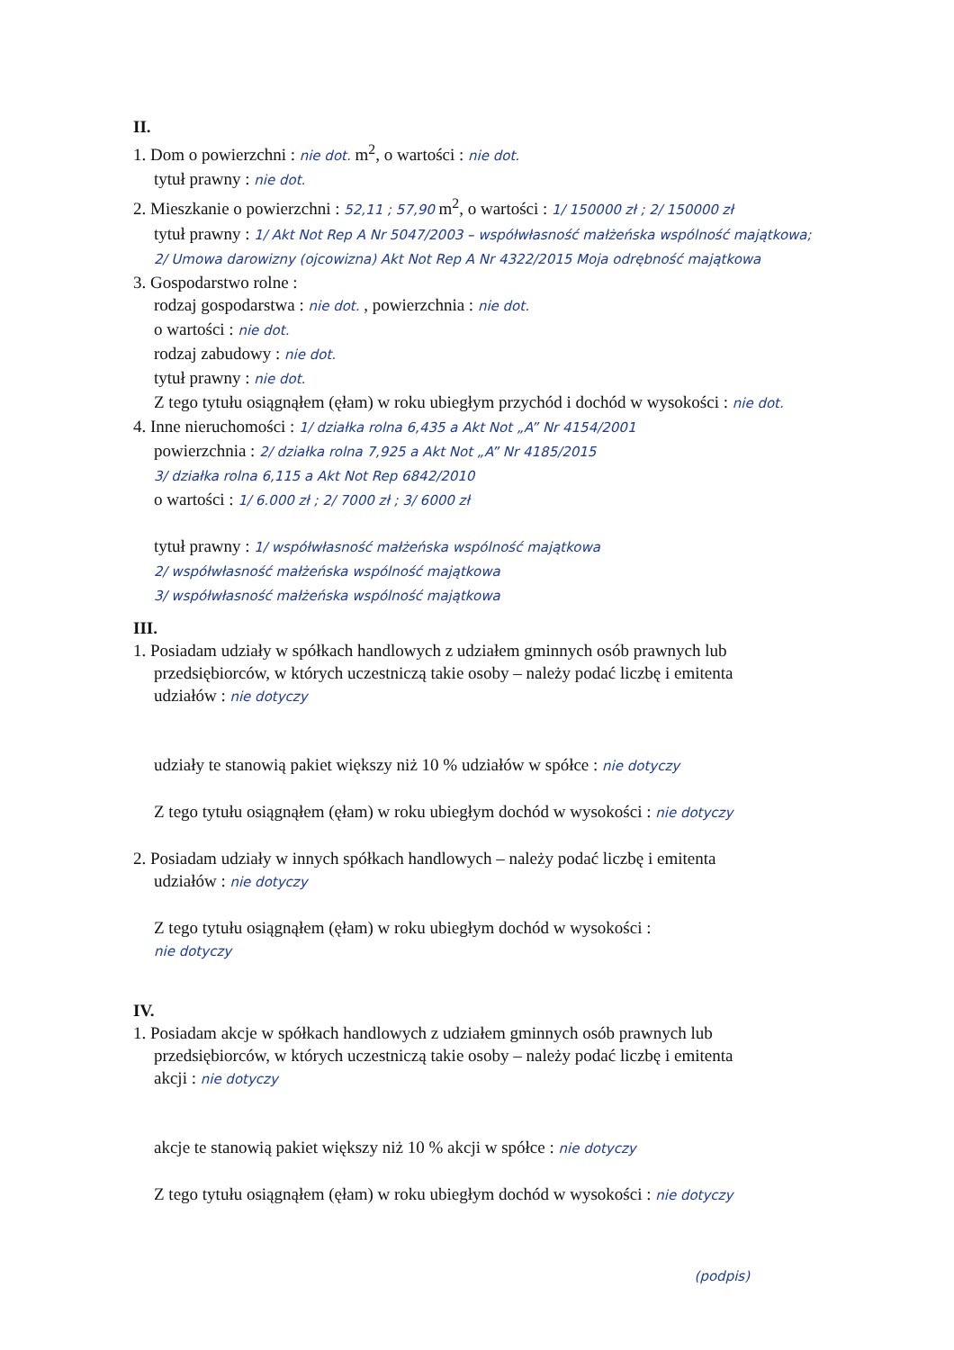II.
1. Dom o powierzchni : nie dot. m<sup>2</sup>, o wartości : nie dot.
tytuł prawny : nie dot.
2. Mieszkanie o powierzchni : 52,11 ; 57,90 m<sup>2</sup>, o wartości : 1/ 150000 zł ; 2/ 150000 zł
tytuł prawny : 1/ Akt Not Rep A Nr 5047/2003 – współwłasność małżeńska wspólność majątkowa; 2/ Umowa darowizny (ojcowizna) Akt Not Rep A Nr 4322/2015 Moja odrębność majątkowa
3. Gospodarstwo rolne :
rodzaj gospodarstwa : nie dot. , powierzchnia : nie dot.
o wartości : nie dot.
rodzaj zabudowy : nie dot.
tytuł prawny : nie dot.
Z tego tytułu osiągnąłem (ęłam) w roku ubiegłym przychód i dochód w wysokości : nie dot.
4. Inne nieruchomości : 1/ działka rolna 6,435 a Akt Not „A” Nr 4154/2001
powierzchnia : 2/ działka rolna 7,925 a Akt Not „A” Nr 4185/2015
3/ działka rolna 6,115 a Akt Not Rep 6842/2010
o wartości : 1/ 6.000 zł ; 2/ 7000 zł ; 3/ 6000 zł
tytuł prawny : 1/ współwłasność małżeńska wspólność majątkowa
2/ współwłasność małżeńska wspólność majątkowa
3/ współwłasność małżeńska wspólność majątkowa
III.
1. Posiadam udziały w spółkach handlowych z udziałem gminnych osób prawnych lub
przedsiębiorców, w których uczestniczą takie osoby – należy podać liczbę i emitenta
udziałów : nie dotyczy
udziały te stanowią pakiet większy niż 10 % udziałów w spółce : nie dotyczy
Z tego tytułu osiągnąłem (ęłam) w roku ubiegłym dochód w wysokości : nie dotyczy
2. Posiadam udziały w innych spółkach handlowych – należy podać liczbę i emitenta
udziałów : nie dotyczy
Z tego tytułu osiągnąłem (ęłam) w roku ubiegłym dochód w wysokości :
nie dotyczy
IV.
1. Posiadam akcje w spółkach handlowych z udziałem gminnych osób prawnych lub
przedsiębiorców, w których uczestniczą takie osoby – należy podać liczbę i emitenta
akcji : nie dotyczy
akcje te stanowią pakiet większy niż 10 % akcji w spółce : nie dotyczy
Z tego tytułu osiągnąłem (ęłam) w roku ubiegłym dochód w wysokości : nie dotyczy
(podpis)